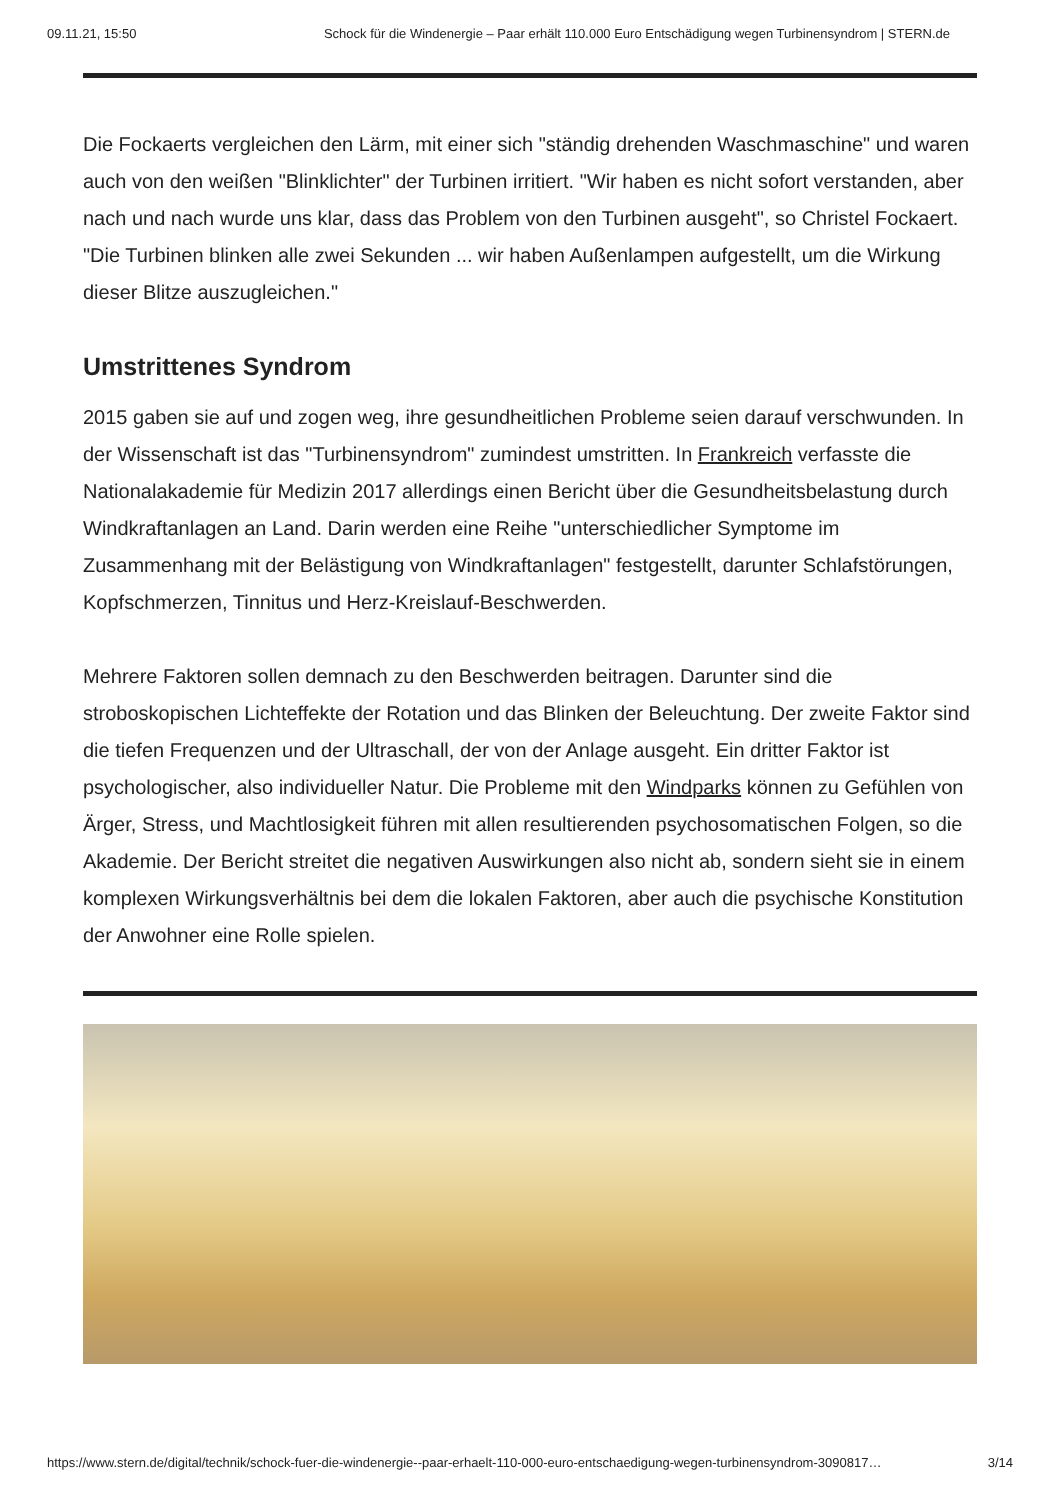09.11.21, 15:50 Schock für die Windenergie – Paar erhält 110.000 Euro Entschädigung wegen Turbinensyndrom | STERN.de
Die Fockaerts vergleichen den Lärm, mit einer sich "ständig drehenden Waschmaschine" und waren auch von den weißen "Blinklichter" der Turbinen irritiert. "Wir haben es nicht sofort verstanden, aber nach und nach wurde uns klar, dass das Problem von den Turbinen ausgeht", so Christel Fockaert. "Die Turbinen blinken alle zwei Sekunden ... wir haben Außenlampen aufgestellt, um die Wirkung dieser Blitze auszugleichen."
Umstrittenes Syndrom
2015 gaben sie auf und zogen weg, ihre gesundheitlichen Probleme seien darauf verschwunden. In der Wissenschaft ist das "Turbinensyndrom" zumindest umstritten. In Frankreich verfasste die Nationalakademie für Medizin 2017 allerdings einen Bericht über die Gesundheitsbelastung durch Windkraftanlagen an Land. Darin werden eine Reihe "unterschiedlicher Symptome im Zusammenhang mit der Belästigung von Windkraftanlagen" festgestellt, darunter Schlafstörungen, Kopfschmerzen, Tinnitus und Herz-Kreislauf-Beschwerden.
Mehrere Faktoren sollen demnach zu den Beschwerden beitragen. Darunter sind die stroboskopischen Lichteffekte der Rotation und das Blinken der Beleuchtung. Der zweite Faktor sind die tiefen Frequenzen und der Ultraschall, der von der Anlage ausgeht. Ein dritter Faktor ist psychologischer, also individueller Natur. Die Probleme mit den Windparks können zu Gefühlen von Ärger, Stress, und Machtlosigkeit führen mit allen resultierenden psychosomatischen Folgen, so die Akademie. Der Bericht streitet die negativen Auswirkungen also nicht ab, sondern sieht sie in einem komplexen Wirkungsverhältnis bei dem die lokalen Faktoren, aber auch die psychische Konstitution der Anwohner eine Rolle spielen.
https://www.stern.de/digital/technik/schock-fuer-die-windenergie--paar-erhaelt-110-000-euro-entschaedigung-wegen-turbinensyndrom-3090817… 3/14